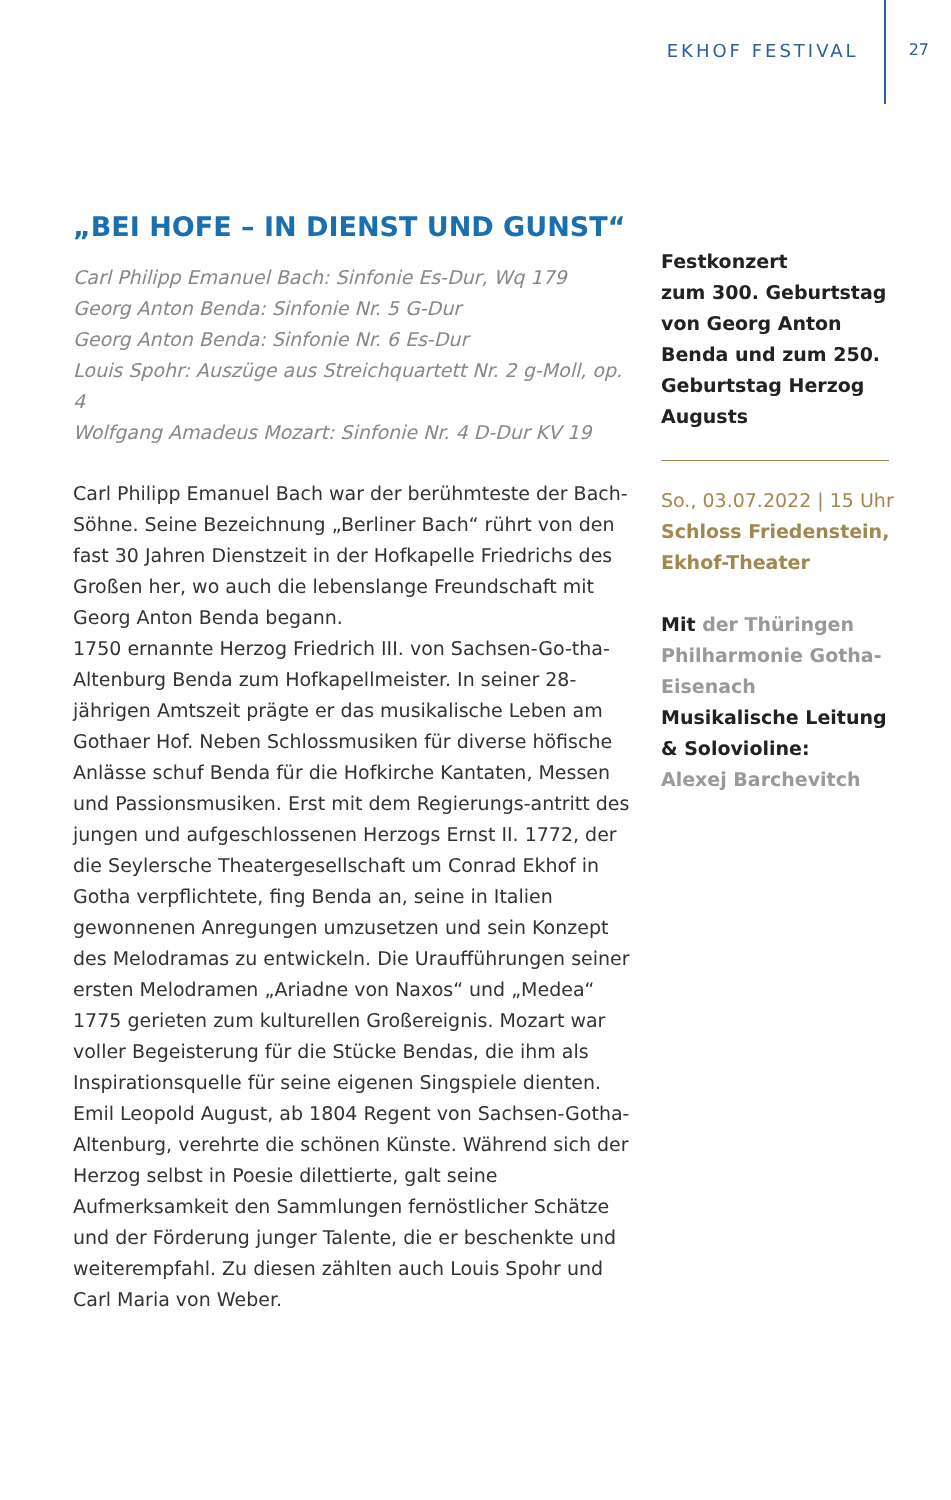EKHOF FESTIVAL 27
„BEI HOFE – IN DIENST UND GUNST“
Carl Philipp Emanuel Bach: Sinfonie Es-Dur, Wq 179
Georg Anton Benda: Sinfonie Nr. 5 G-Dur
Georg Anton Benda: Sinfonie Nr. 6 Es-Dur
Louis Spohr: Auszüge aus Streichquartett Nr. 2 g-Moll, op. 4
Wolfgang Amadeus Mozart: Sinfonie Nr. 4 D-Dur KV 19
Carl Philipp Emanuel Bach war der berühmteste der Bach-Söhne. Seine Bezeichnung „Berliner Bach“ rührt von den fast 30 Jahren Dienstzeit in der Hofkapelle Friedrichs des Großen her, wo auch die lebenslange Freundschaft mit Georg Anton Benda begann.
1750 ernannte Herzog Friedrich III. von Sachsen-Go-tha-Altenburg Benda zum Hofkapellmeister. In seiner 28-jährigen Amtszeit prägte er das musikalische Leben am Gothaer Hof. Neben Schlossmusiken für diverse höfische Anlässe schuf Benda für die Hofkirche Kantaten, Messen und Passionsmusiken. Erst mit dem Regierungs-antritt des jungen und aufgeschlossenen Herzogs Ernst II. 1772, der die Seylersche Theatergesellschaft um Conrad Ekhof in Gotha verpflichtete, fing Benda an, seine in Italien gewonnenen Anregungen umzusetzen und sein Konzept des Melodramas zu entwickeln. Die Uraufführungen seiner ersten Melodramen „Ariadne von Naxos“ und „Medea“ 1775 gerieten zum kulturellen Großereignis. Mozart war voller Begeisterung für die Stücke Bendas, die ihm als Inspirationsquelle für seine eigenen Singspiele dienten.
Emil Leopold August, ab 1804 Regent von Sachsen-Gotha-Altenburg, verehrte die schönen Künste. Während sich der Herzog selbst in Poesie dilettierte, galt seine Aufmerksamkeit den Sammlungen fernöstlicher Schätze und der Förderung junger Talente, die er beschenkte und weiterempfahl. Zu diesen zählten auch Louis Spohr und Carl Maria von Weber.
Festkonzert
zum 300. Geburtstag von Georg Anton Benda und zum 250. Geburtstag Herzog Augusts
So., 03.07.2022 | 15 Uhr
Schloss Friedenstein, Ekhof-Theater
Mit der Thüringen Philharmonie Gotha-Eisenach
Musikalische Leitung & Solovioline:
Alexej Barchevitch